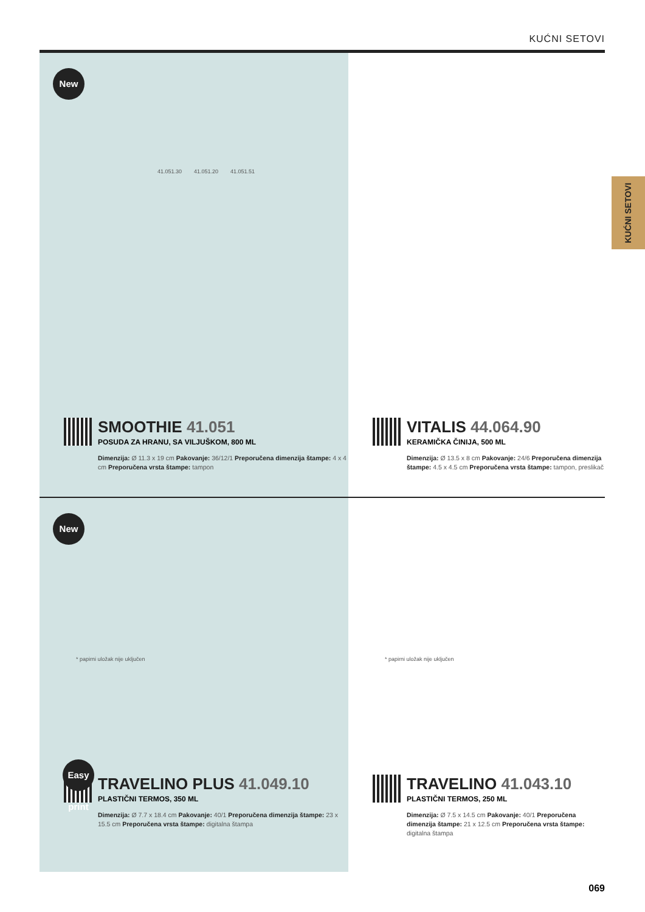KUĆNI SETOVI
KUĆNI SETOVI
New
41.051.30 41.051.20 41.051.51
SMOOTHIE 41.051
POSUDA ZA HRANU, SA VILJUŠKOM, 800 ML
Dimenzija: Ø 11.3 x 19 cm Pakovanje: 36/12/1 Preporučena dimenzija štampe: 4 x 4 cm Preporučena vrsta štampe: tampon
VITALIS 44.064.90
KERAMIČKA ČINIJA, 500 ML
Dimenzija: Ø 13.5 x 8 cm Pakovanje: 24/6 Preporučena dimenzija štampe: 4.5 x 4.5 cm Preporučena vrsta štampe: tampon, preslikač
New
* papirni uložak nije uključen
Easy print
TRAVELINO PLUS 41.049.10
PLASTIČNI TERMOS, 350 ML
Dimenzija: Ø 7.7 x 18.4 cm Pakovanje: 40/1 Preporučena dimenzija štampe: 23 x 15.5 cm Preporučena vrsta štampe: digitalna štampa
* papirni uložak nije uključen
TRAVELINO 41.043.10
PLASTIČNI TERMOS, 250 ML
Dimenzija: Ø 7.5 x 14.5 cm Pakovanje: 40/1 Preporučena dimenzija štampe: 21 x 12.5 cm Preporučena vrsta štampe: digitalna štampa
069